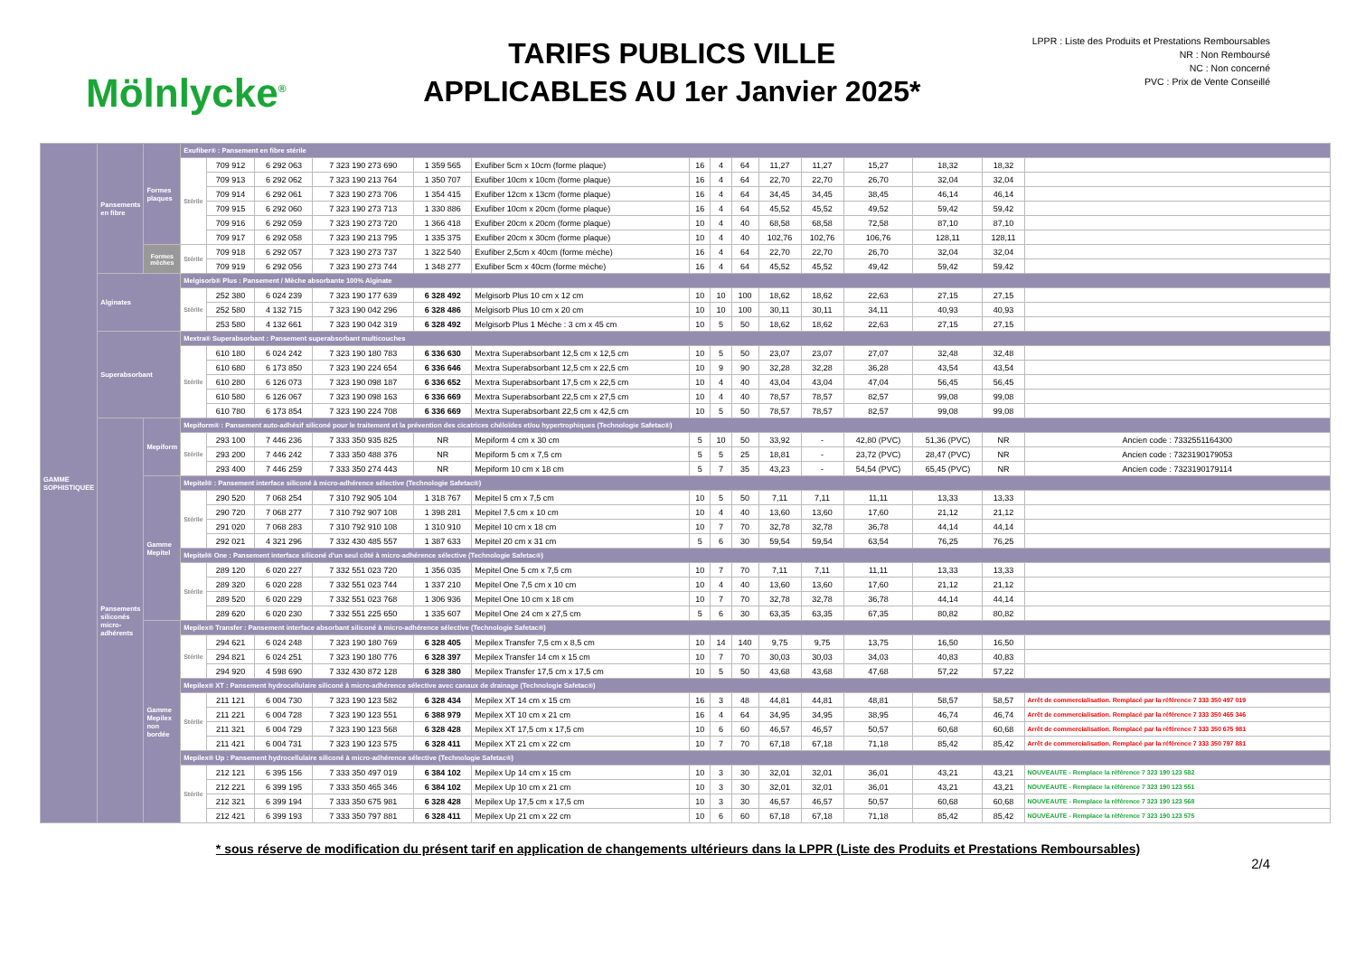Mölnlycke<sup>®</sup>
TARIFS PUBLICS VILLE
APPLICABLES AU 1er Janvier 2025*
LPPR : Liste des Produits et Prestations Remboursables
NR : Non Remboursé
NC : Non concerné
PVC : Prix de Vente Conseillé
| GAMME SOPHISTIQUEE | Pansements en fibre | Formes plaques | Exufiber® : Pansement en fibre stérile | | | | | | | | | | | | | | |
| | | | Stérile | 709 912 | 6 292 063 | 7 323 190 273 690 | 1 359 565 | Exufiber 5cm x 10cm (forme plaque) | 16 | 4 | 64 | 11,27 | 11,27 | 15,27 | 18,32 | 18,32 | |
| | | | | 709 913 | 6 292 062 | 7 323 190 213 764 | 1 350 707 | Exufiber 10cm x 10cm (forme plaque) | 16 | 4 | 64 | 22,70 | 22,70 | 26,70 | 32,04 | 32,04 | |
| | | | | 709 914 | 6 292 061 | 7 323 190 273 706 | 1 354 415 | Exufiber 12cm x 13cm (forme plaque) | 16 | 4 | 64 | 34,45 | 34,45 | 38,45 | 46,14 | 46,14 | |
| | | | | 709 915 | 6 292 060 | 7 323 190 273 713 | 1 330 886 | Exufiber 10cm x 20cm (forme plaque) | 16 | 4 | 64 | 45,52 | 45,52 | 49,52 | 59,42 | 59,42 | |
| | | | | 709 916 | 6 292 059 | 7 323 190 273 720 | 1 366 418 | Exufiber 20cm x 20cm (forme plaque) | 10 | 4 | 40 | 68,58 | 68,58 | 72,58 | 87,10 | 87,10 | |
| | | | | 709 917 | 6 292 058 | 7 323 190 213 795 | 1 335 375 | Exufiber 20cm x 30cm (forme plaque) | 10 | 4 | 40 | 102,76 | 102,76 | 106,76 | 128,11 | 128,11 | |
| | | Formes mèches | Stérile | 709 918 | 6 292 057 | 7 323 190 273 737 | 1 322 540 | Exufiber 2,5cm x 40cm (forme mèche) | 16 | 4 | 64 | 22,70 | 22,70 | 26,70 | 32,04 | 32,04 | |
| | | | | 709 919 | 6 292 056 | 7 323 190 273 744 | 1 348 277 | Exufiber 5cm x 40cm (forme mèche) | 16 | 4 | 64 | 45,52 | 45,52 | 49,42 | 59,42 | 59,42 | |
| | Alginates | | Melgisorb® Plus : Pansement / Mèche absorbante 100% Alginate | | | | | | | | | | | | | | |
| | | | Stérile | 252 380 | 6 024 239 | 7 323 190 177 639 | 6 328 492 | Melgisorb Plus 10 cm x 12 cm | 10 | 10 | 100 | 18,62 | 18,62 | 22,63 | 27,15 | 27,15 | |
| | | | | 252 580 | 4 132 715 | 7 323 190 042 296 | 6 328 486 | Melgisorb Plus 10 cm x 20 cm | 10 | 10 | 100 | 30,11 | 30,11 | 34,11 | 40,93 | 40,93 | |
| | | | | 253 580 | 4 132 661 | 7 323 190 042 319 | 6 328 492 | Melgisorb Plus 1 Mèche : 3 cm x 45 cm | 10 | 5 | 50 | 18,62 | 18,62 | 22,63 | 27,15 | 27,15 | |
| | Superabsorbant | | Mextra® Superabsorbant : Pansement superabsorbant multicouches | | | | | | | | | | | | | | |
| | | | Stérile | 610 180 | 6 024 242 | 7 323 190 180 783 | 6 336 630 | Mextra Superabsorbant 12,5 cm x 12,5 cm | 10 | 5 | 50 | 23,07 | 23,07 | 27,07 | 32,48 | 32,48 | |
| | | | | 610 680 | 6 173 850 | 7 323 190 224 654 | 6 336 646 | Mextra Superabsorbant 12,5 cm x 22,5 cm | 10 | 9 | 90 | 32,28 | 32,28 | 36,28 | 43,54 | 43,54 | |
| | | | | 610 280 | 6 126 073 | 7 323 190 098 187 | 6 336 652 | Mextra Superabsorbant 17,5 cm x 22,5 cm | 10 | 4 | 40 | 43,04 | 43,04 | 47,04 | 56,45 | 56,45 | |
| | | | | 610 580 | 6 126 067 | 7 323 190 098 163 | 6 336 669 | Mextra Superabsorbant 22,5 cm x 27,5 cm | 10 | 4 | 40 | 78,57 | 78,57 | 82,57 | 99,08 | 99,08 | |
| | | | | 610 780 | 6 173 854 | 7 323 190 224 708 | 6 336 669 | Mextra Superabsorbant 22,5 cm x 42,5 cm | 10 | 5 | 50 | 78,57 | 78,57 | 82,57 | 99,08 | 99,08 | |
| | Pansements siliconés micro-adhérents | Mepiform | Mepiform® : Pansement auto-adhésif siliconé pour le traitement et la prévention des cicatrices chéloïdes et/ou hypertrophiques (Technologie Safetac®) | | | | | | | | | | | | | | |
| | | | Stérile | 293 100 | 7 446 236 | 7 333 350 935 825 | NR | Mepiform 4 cm x 30 cm | 5 | 10 | 50 | 33,92 | - | 42,80 (PVC) | 51,36 (PVC) | NR | Ancien code : 7332551164300 |
| | | | | 293 200 | 7 446 242 | 7 333 350 488 376 | NR | Mepiform 5 cm x 7,5 cm | 5 | 5 | 25 | 18,81 | - | 23,72 (PVC) | 28,47 (PVC) | NR | Ancien code : 7323190179053 |
| | | | | 293 400 | 7 446 259 | 7 333 350 274 443 | NR | Mepiform 10 cm x 18 cm | 5 | 7 | 35 | 43,23 | - | 54,54 (PVC) | 65,45 (PVC) | NR | Ancien code : 7323190179114 |
| | | Gamme Mepitel | Mepitel® : Pansement interface siliconé à micro-adhérence sélective (Technologie Safetac®) | | | | | | | | | | | | | | |
| | | | Stérile | 290 520 | 7 068 254 | 7 310 792 905 104 | 1 318 767 | Mepitel 5 cm x 7,5 cm | 10 | 5 | 50 | 7,11 | 7,11 | 11,11 | 13,33 | 13,33 | |
| | | | | 290 720 | 7 068 277 | 7 310 792 907 108 | 1 398 281 | Mepitel 7,5 cm x 10 cm | 10 | 4 | 40 | 13,60 | 13,60 | 17,60 | 21,12 | 21,12 | |
| | | | | 291 020 | 7 068 283 | 7 310 792 910 108 | 1 310 910 | Mepitel 10 cm x 18 cm | 10 | 7 | 70 | 32,78 | 32,78 | 36,78 | 44,14 | 44,14 | |
| | | | | 292 021 | 4 321 296 | 7 332 430 485 557 | 1 387 633 | Mepitel 20 cm x 31 cm | 5 | 6 | 30 | 59,54 | 59,54 | 63,54 | 76,25 | 76,25 | |
| | | | Mepitel® One : Pansement interface siliconé d'un seul côté à micro-adhérence sélective (Technologie Safetac®) | | | | | | | | | | | | | | |
| | | | Stérile | 289 120 | 6 020 227 | 7 332 551 023 720 | 1 356 035 | Mepitel One 5 cm x 7,5 cm | 10 | 7 | 70 | 7,11 | 7,11 | 11,11 | 13,33 | 13,33 | |
| | | | | 289 320 | 6 020 228 | 7 332 551 023 744 | 1 337 210 | Mepitel One 7,5 cm x 10 cm | 10 | 4 | 40 | 13,60 | 13,60 | 17,60 | 21,12 | 21,12 | |
| | | | | 289 520 | 6 020 229 | 7 332 551 023 768 | 1 306 936 | Mepitel One 10 cm x 18 cm | 10 | 7 | 70 | 32,78 | 32,78 | 36,78 | 44,14 | 44,14 | |
| | | | | 289 620 | 6 020 230 | 7 332 551 225 650 | 1 335 607 | Mepitel One 24 cm x 27,5 cm | 5 | 6 | 30 | 63,35 | 63,35 | 67,35 | 80,82 | 80,82 | |
| | | Gamme Mepilex non bordée | Mepilex® Transfer : Pansement interface absorbant siliconé à micro-adhérence sélective (Technologie Safetac®) | | | | | | | | | | | | | | |
| | | | Stérile | 294 621 | 6 024 248 | 7 323 190 180 769 | 6 328 405 | Mepilex Transfer 7,5 cm x 8,5 cm | 10 | 14 | 140 | 9,75 | 9,75 | 13,75 | 16,50 | 16,50 | |
| | | | | 294 821 | 6 024 251 | 7 323 190 180 776 | 6 328 397 | Mepilex Transfer 14 cm x 15 cm | 10 | 7 | 70 | 30,03 | 30,03 | 34,03 | 40,83 | 40,83 | |
| | | | | 294 920 | 4 598 690 | 7 332 430 872 128 | 6 328 380 | Mepilex Transfer 17,5 cm x 17,5 cm | 10 | 5 | 50 | 43,68 | 43,68 | 47,68 | 57,22 | 57,22 | |
| | | | Mepilex® XT : Pansement hydrocellulaire siliconé à micro-adhérence sélective avec canaux de drainage (Technologie Safetac®) | | | | | | | | | | | | | | |
| | | | Stérile | 211 121 | 6 004 730 | 7 323 190 123 582 | 6 328 434 | Mepilex XT 14 cm x 15 cm | 16 | 3 | 48 | 44,81 | 44,81 | 48,81 | 58,57 | 58,57 | Arrêt de commercialisation. Remplacé par la référence 7 333 350 497 019 |
| | | | | 211 221 | 6 004 728 | 7 323 190 123 551 | 6 388 979 | Mepilex XT 10 cm x 21 cm | 16 | 4 | 64 | 34,95 | 34,95 | 38,95 | 46,74 | 46,74 | Arrêt de commercialisation. Remplacé par la référence 7 333 350 465 346 |
| | | | | 211 321 | 6 004 729 | 7 323 190 123 568 | 6 328 428 | Mepilex XT 17,5 cm x 17,5 cm | 10 | 6 | 60 | 46,57 | 46,57 | 50,57 | 60,68 | 60,68 | Arrêt de commercialisation. Remplacé par la référence 7 333 350 675 981 |
| | | | | 211 421 | 6 004 731 | 7 323 190 123 575 | 6 328 411 | Mepilex XT 21 cm x 22 cm | 10 | 7 | 70 | 67,18 | 67,18 | 71,18 | 85,42 | 85,42 | Arrêt de commercialisation. Remplacé par la référence 7 333 350 797 881 |
| | | | Mepilex® Up : Pansement hydrocellulaire siliconé à micro-adhérence sélective (Technologie Safetac®) | | | | | | | | | | | | | | |
| | | | Stérile | 212 121 | 6 395 156 | 7 333 350 497 019 | 6 384 102 | Mepilex Up 14 cm x 15 cm | 10 | 3 | 30 | 32,01 | 32,01 | 36,01 | 43,21 | 43,21 | NOUVEAUTE - Remplace la référence 7 323 190 123 582 |
| | | | | 212 221 | 6 399 195 | 7 333 350 465 346 | 6 384 102 | Mepilex Up 10 cm x 21 cm | 10 | 3 | 30 | 32,01 | 32,01 | 36,01 | 43,21 | 43,21 | NOUVEAUTE - Remplace la référence 7 323 190 123 551 |
| | | | | 212 321 | 6 399 194 | 7 333 350 675 981 | 6 328 428 | Mepilex Up 17,5 cm x 17,5 cm | 10 | 3 | 30 | 46,57 | 46,57 | 50,57 | 60,68 | 60,68 | NOUVEAUTE - Remplace la référence 7 323 190 123 568 |
| | | | | 212 421 | 6 399 193 | 7 333 350 797 881 | 6 328 411 | Mepilex Up 21 cm x 22 cm | 10 | 6 | 60 | 67,18 | 67,18 | 71,18 | 85,42 | 85,42 | NOUVEAUTE - Remplace la référence 7 323 190 123 575 |
* sous réserve de modification du présent tarif en application de changements ultérieurs dans la LPPR (Liste des Produits et Prestations Remboursables)
2/4